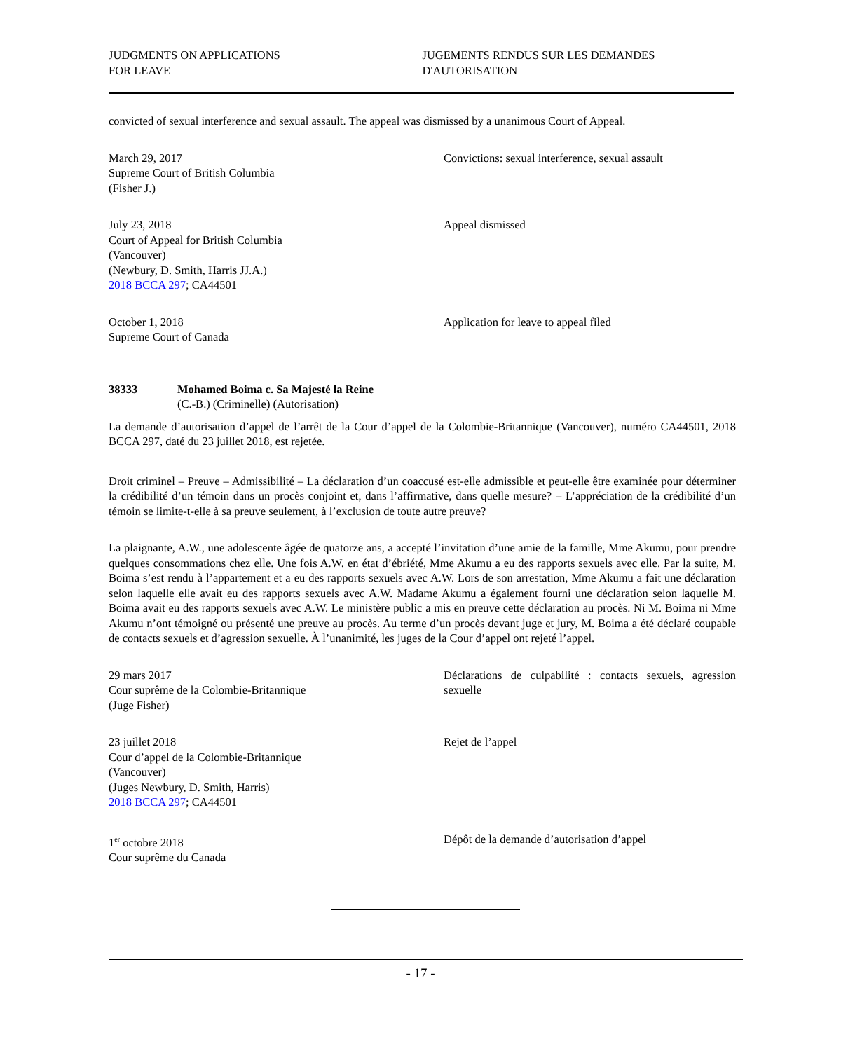JUDGMENTS ON APPLICATIONS
FOR LEAVE
JUGEMENTS RENDUS SUR LES DEMANDES
D'AUTORISATION
convicted of sexual interference and sexual assault. The appeal was dismissed by a unanimous Court of Appeal.
March 29, 2017
Supreme Court of British Columbia
(Fisher J.)
Convictions: sexual interference, sexual assault
July 23, 2018
Court of Appeal for British Columbia
(Vancouver)
(Newbury, D. Smith, Harris JJ.A.)
2018 BCCA 297; CA44501
Appeal dismissed
October 1, 2018
Supreme Court of Canada
Application for leave to appeal filed
38333 Mohamed Boima c. Sa Majesté la Reine
(C.-B.) (Criminelle) (Autorisation)
La demande d’autorisation d’appel de l’arrêt de la Cour d’appel de la Colombie-Britannique (Vancouver), numéro CA44501, 2018 BCCA 297, daté du 23 juillet 2018, est rejetée.
Droit criminel – Preuve – Admissibilité – La déclaration d’un coaccusé est-elle admissible et peut-elle être examinée pour déterminer la crédibilité d’un témoin dans un procès conjoint et, dans l’affirmative, dans quelle mesure? – L’appréciation de la crédibilité d’un témoin se limite-t-elle à sa preuve seulement, à l’exclusion de toute autre preuve?
La plaignante, A.W., une adolescente âgée de quatorze ans, a accepté l’invitation d’une amie de la famille, Mme Akumu, pour prendre quelques consommations chez elle. Une fois A.W. en état d’ébriété, Mme Akumu a eu des rapports sexuels avec elle. Par la suite, M. Boima s’est rendu à l’appartement et a eu des rapports sexuels avec A.W. Lors de son arrestation, Mme Akumu a fait une déclaration selon laquelle elle avait eu des rapports sexuels avec A.W. Madame Akumu a également fourni une déclaration selon laquelle M. Boima avait eu des rapports sexuels avec A.W. Le ministère public a mis en preuve cette déclaration au procès. Ni M. Boima ni Mme Akumu n’ont témoigné ou présenté une preuve au procès. Au terme d’un procès devant juge et jury, M. Boima a été déclaré coupable de contacts sexuels et d’agression sexuelle. À l’unanimité, les juges de la Cour d’appel ont rejeté l’appel.
29 mars 2017
Cour suprême de la Colombie-Britannique
(Juge Fisher)
Déclarations de culpabilité : contacts sexuels, agression sexuelle
23 juillet 2018
Cour d’appel de la Colombie-Britannique
(Vancouver)
(Juges Newbury, D. Smith, Harris)
2018 BCCA 297; CA44501
Rejet de l’appel
1<sup>er</sup> octobre 2018
Cour suprême du Canada
Dépôt de la demande d’autorisation d’appel
- 17 -